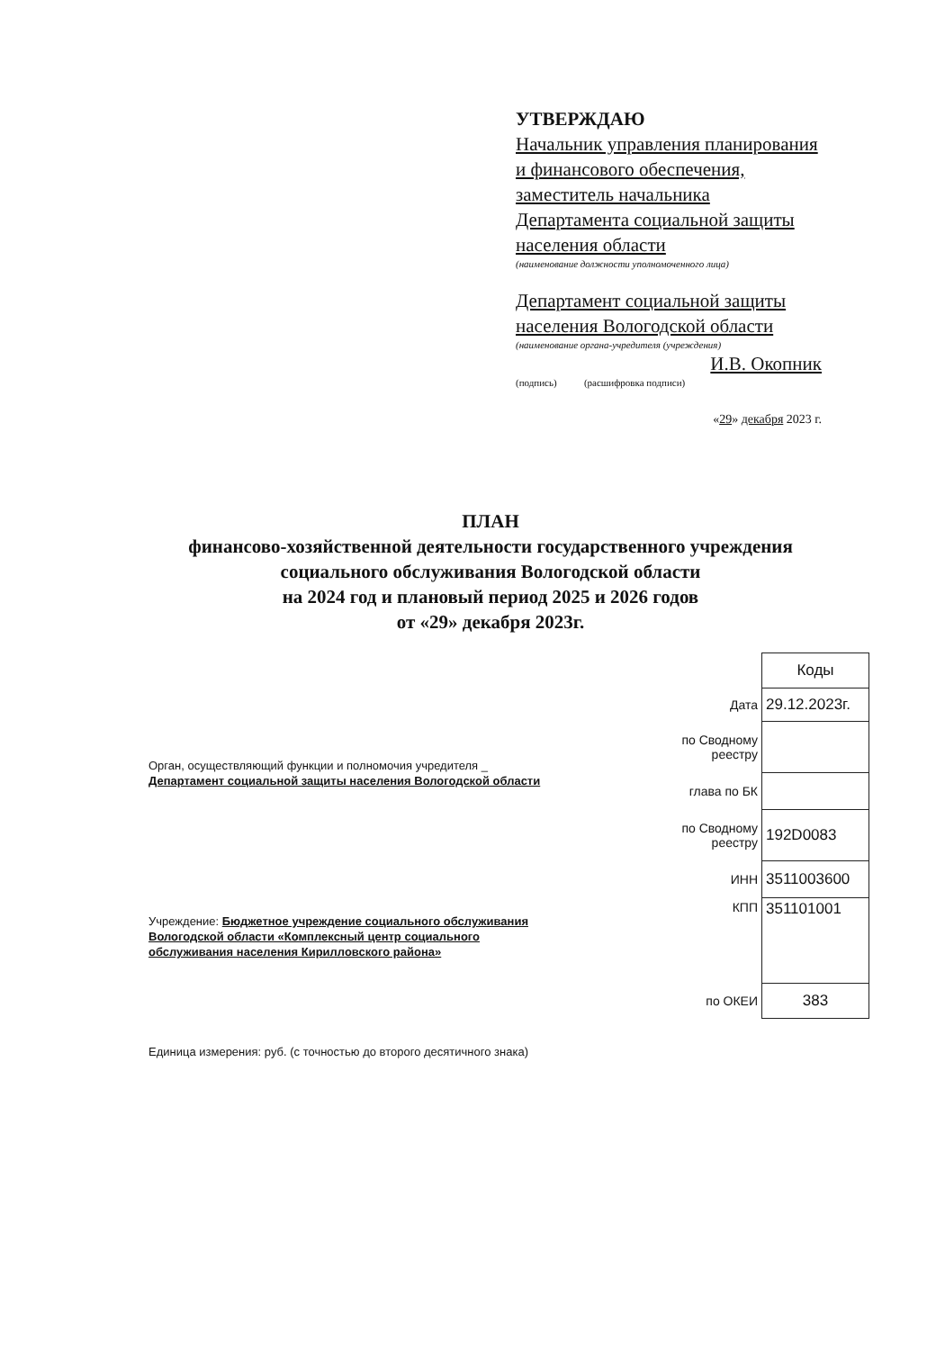УТВЕРЖДАЮ
Начальник управления планирования и финансового обеспечения, заместитель начальника Департамента социальной защиты населения области
(наименование должности уполномоченного лица)
Департамент социальной защиты населения Вологодской области
(наименование органа-учредителя (учреждения)
И.В. Окопник
(подпись) (расшифровка подписи)
«29» декабря 2023 г.
ПЛАН
финансово-хозяйственной деятельности государственного учреждения социального обслуживания Вологодской области
на 2024 год и плановый период 2025 и 2026 годов
от «29» декабря 2023г.
Орган, осуществляющий функции и полномочия учредителя _ Департамент социальной защиты населения Вологодской области
Учреждение: Бюджетное учреждение социального обслуживания Вологодской области «Комплексный центр социального обслуживания населения Кирилловского района»
Единица измерения: руб. (с точностью до второго десятичного знака)
| | Коды |
| Дата | 29.12.2023г. |
| по Сводному реестру | |
| глава по БК | |
| по Сводному реестру | 192D0083 |
| ИНН | 3511003600 |
| КПП | 351101001 |
| по ОКЕИ | 383 |